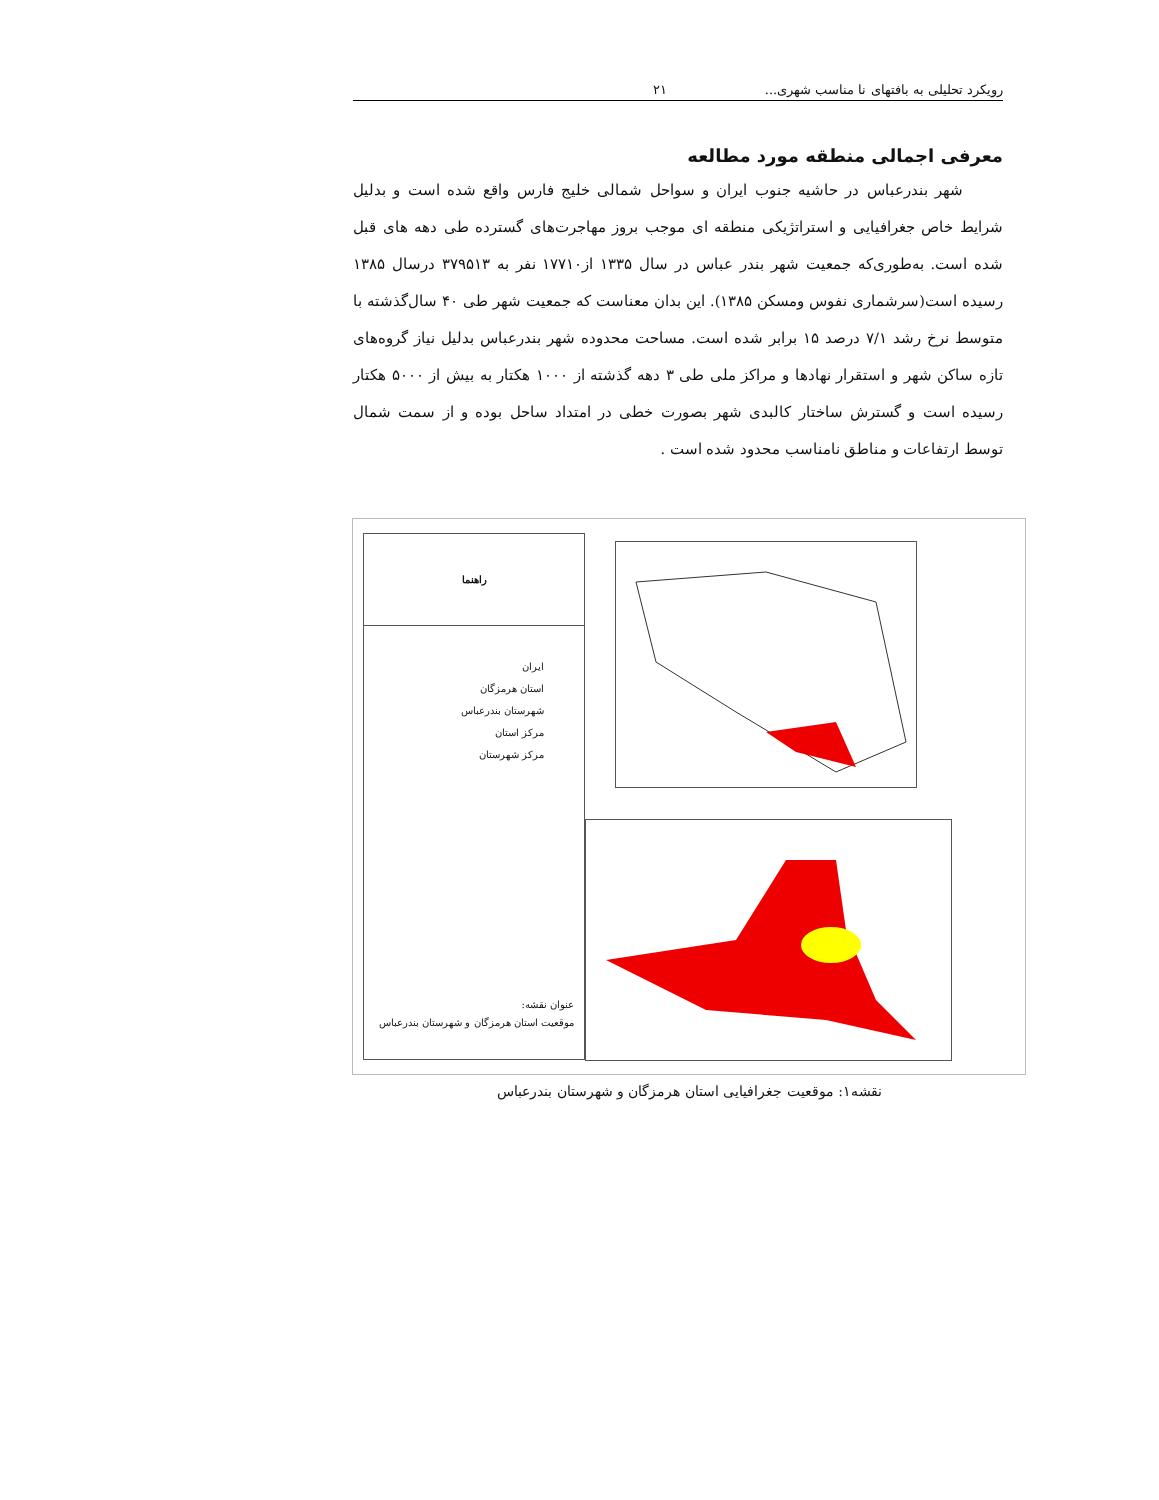رویکرد تحلیلی به بافتهای نا مناسب شهری... ۲۱
معرفی اجمالی منطقه مورد مطالعه
شهر بندرعباس در حاشیه جنوب ایران و سواحل شمالی خلیج فارس واقع شده است و بدلیل شرایط خاص جغرافیایی و استراتژیکی منطقه ای موجب بروز مهاجرت‌های گسترده طی دهه های قبل شده است. به‌طوری‌که جمعیت شهر بندر عباس در سال ۱۳۳۵ از۱۷۷۱۰ نفر به ۳۷۹۵۱۳ درسال ۱۳۸۵ رسیده است(سرشماری نفوس ومسکن ۱۳۸۵). این بدان معناست که جمعیت شهر طی ۴۰ سال‌گذشته با متوسط نرخ رشد ۷/۱ درصد ۱۵ برابر شده است. مساحت محدوده شهر بندرعباس بدلیل نیاز گروه‌های تازه ساکن شهر و استقرار نهادها و مراکز ملی طی ۳ دهه گذشته از ۱۰۰۰ هکتار به بیش از ۵۰۰۰ هکتار رسیده است و گسترش ساختار کالبدی شهر بصورت خطی در امتداد ساحل بوده و از سمت شمال توسط ارتفاعات و مناطق نامناسب محدود شده است .
راهنما
ایران
استان هرمزگان
شهرستان بندرعباس
مرکز استان
مرکز شهرستان
عنوان نقشه:
موقعیت استان هرمزگان و شهرستان بندرعباس
نقشه۱: موقعیت جغرافیایی استان هرمزگان و شهرستان بندرعباس